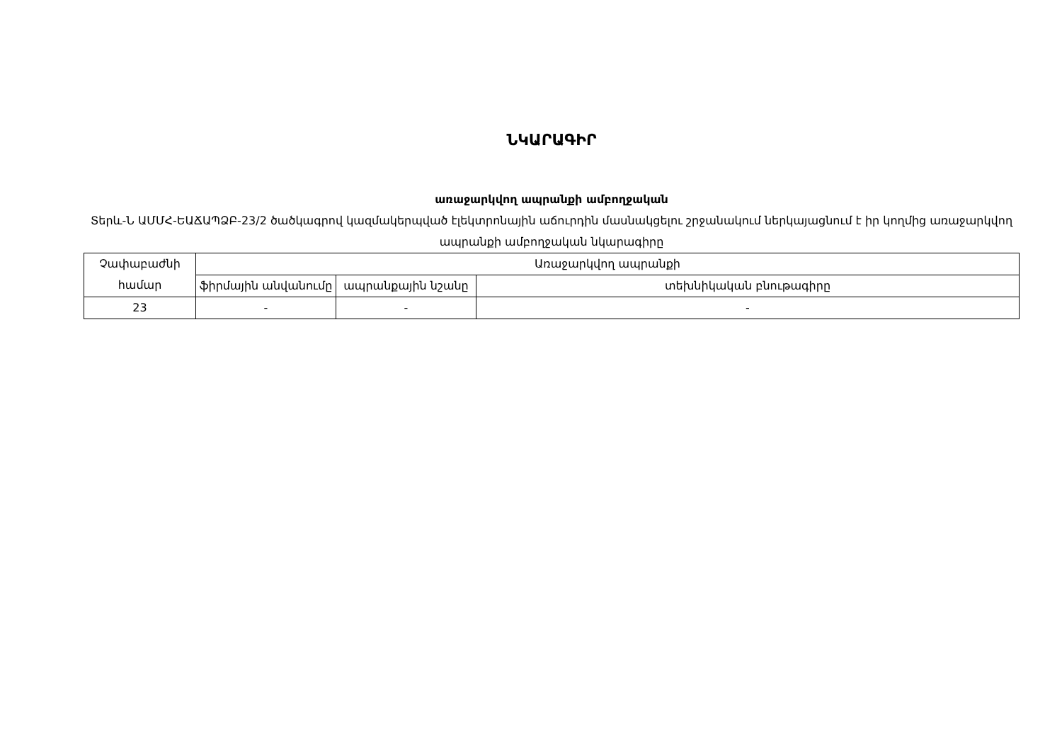ՆԿԱՐԱԳԻՐ
առաջարկվող ապրանքի ամբողջական
Տերև-Ն ԱՄՄՀ-ԵԱՃԱՊՁԲ-23/2 ծածկագրով կազմակերպված էլեկտրոնային աճուրդին մասնակցելու շրջանակում ներկայացնում է իր կողմից առաջարկվող ապրանքի ամբողջական նկարագիրը
| Չափաբաժնի համար | Առաջարկվող ապրանքի | | |
| --- | --- | --- | --- |
| | ֆիրմային անվանումը | ապրանքային նշանը | տեխնիկական բնութագիրը |
| 23 | - | - | - |